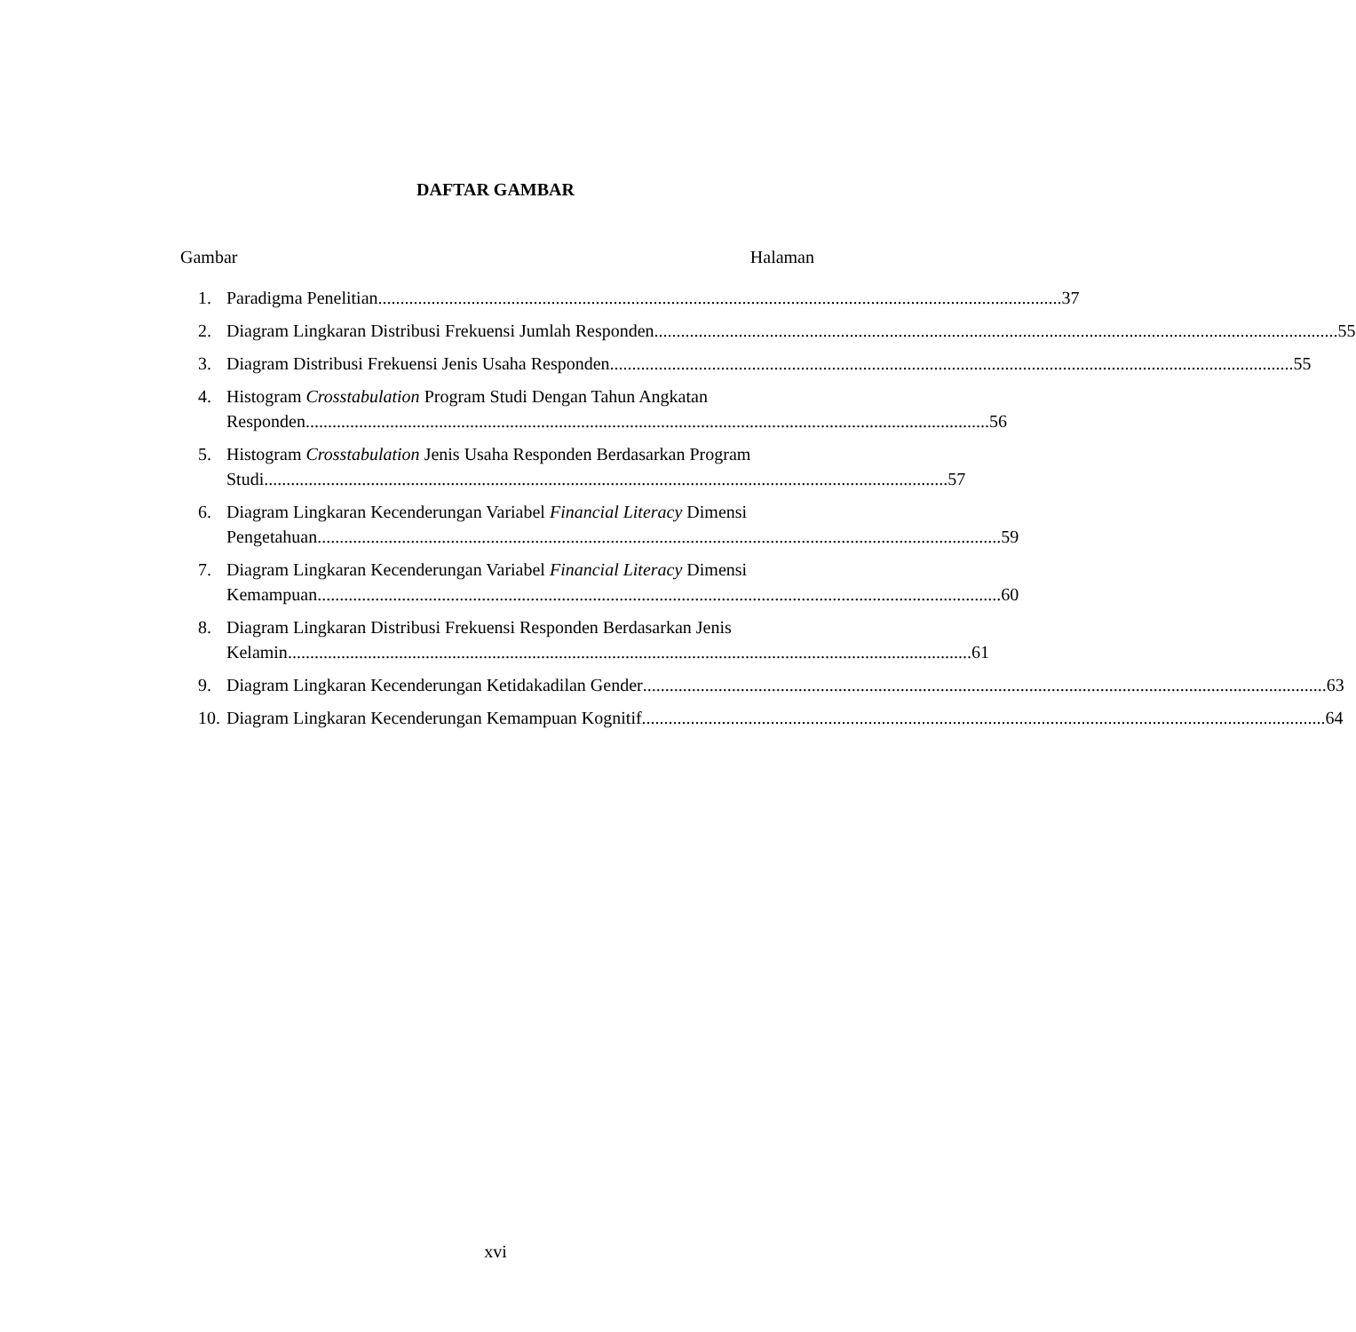DAFTAR GAMBAR
Gambar Halaman
1. Paradigma Penelitian 37
2. Diagram Lingkaran Distribusi Frekuensi Jumlah Responden 55
3. Diagram Distribusi Frekuensi Jenis Usaha Responden 55
4. Histogram Crosstabulation Program Studi Dengan Tahun Angkatan
Responden 56
5. Histogram Crosstabulation Jenis Usaha Responden Berdasarkan Program
Studi 57
6. Diagram Lingkaran Kecenderungan Variabel Financial Literacy Dimensi
Pengetahuan 59
7. Diagram Lingkaran Kecenderungan Variabel Financial Literacy Dimensi
Kemampuan 60
8. Diagram Lingkaran Distribusi Frekuensi Responden Berdasarkan Jenis
Kelamin 61
9. Diagram Lingkaran Kecenderungan Ketidakadilan Gender 63
10. Diagram Lingkaran Kecenderungan Kemampuan Kognitif 64
xvi